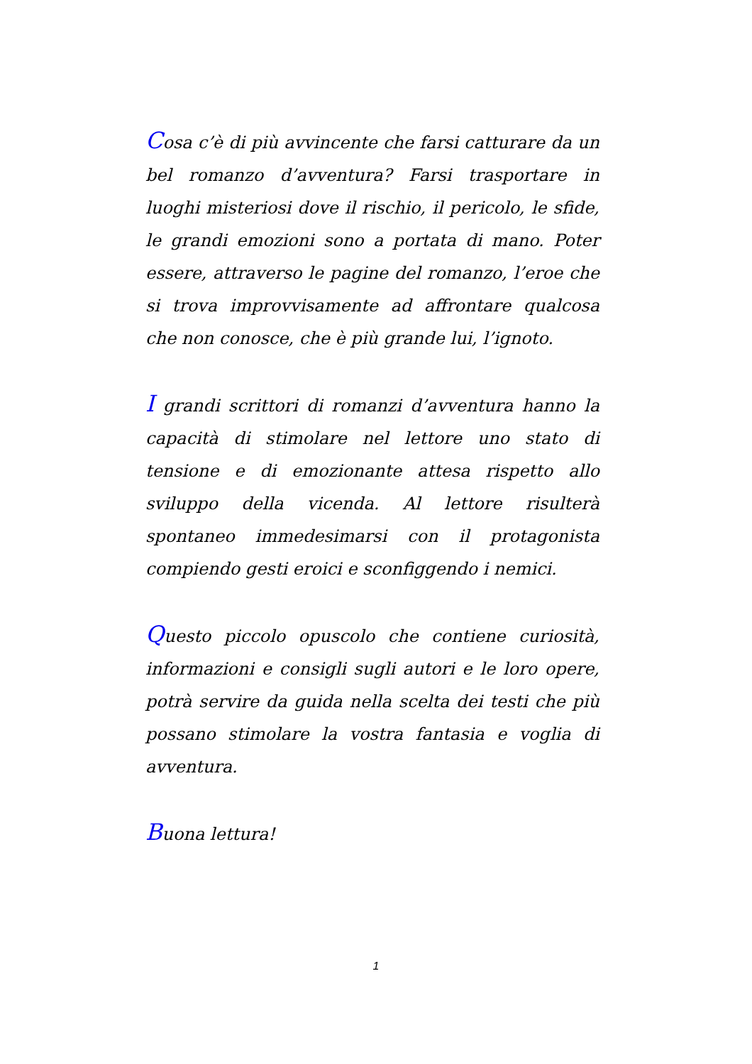Cosa c’è di più avvincente che farsi catturare da un bel romanzo d’avventura? Farsi trasportare in luoghi misteriosi dove il rischio, il pericolo, le sfide, le grandi emozioni sono a portata di mano. Poter essere, attraverso le pagine del romanzo, l’eroe che si trova improvvisamente ad affrontare qualcosa che non conosce, che è più grande lui, l’ignoto.
I grandi scrittori di romanzi d’avventura hanno la capacità di stimolare nel lettore uno stato di tensione e di emozionante attesa rispetto allo sviluppo della vicenda. Al lettore risulterà spontaneo immedesimarsi con il protagonista compiendo gesti eroici e sconfiggendo i nemici.
Questo piccolo opuscolo che contiene curiosità, informazioni e consigli sugli autori e le loro opere, potrà servire da guida nella scelta dei testi che più possano stimolare la vostra fantasia e voglia di avventura.
Buona lettura!
1